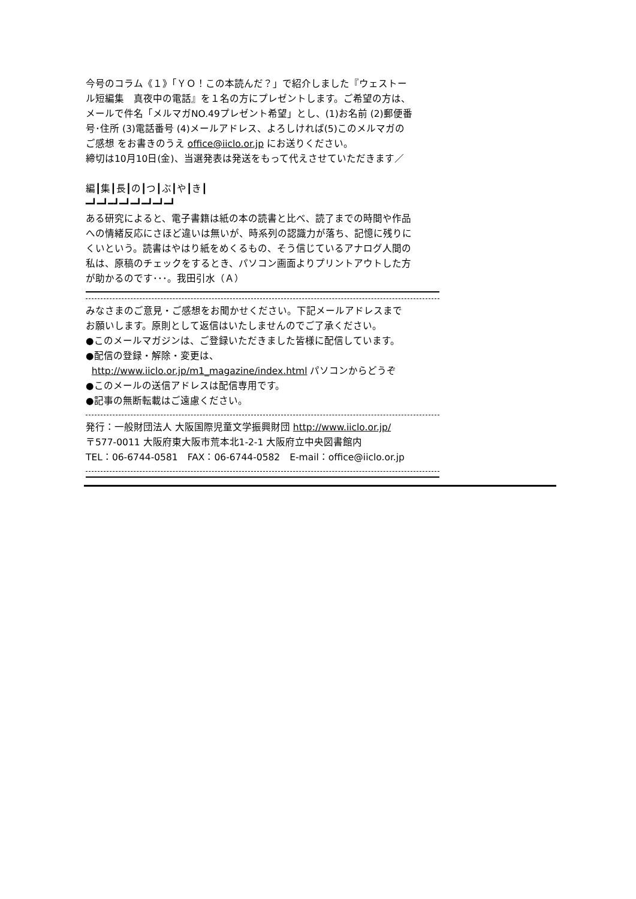今号のコラム《１》「ＹＯ！この本読んだ？」で紹介しました『ウェストー
ル短編集　真夜中の電話』を１名の方にプレゼントします。ご希望の方は、
メールで件名「メルマガNO.49プレゼント希望」とし、(1)お名前 (2)郵便番
号･住所 (3)電話番号 (4)メールアドレス、よろしければ(5)このメルマガの
ご感想 をお書きのうえ office@iiclo.or.jp にお送りください。
締切は10月10日(金)、当選発表は発送をもって代えさせていただきます／
編┃集┃長┃の┃つ┃ぶ┃や┃き┃
━┛━┛━┛━┛━┛━┛━┛━┛
ある研究によると、電子書籍は紙の本の読書と比べ、読了までの時間や作品
への情緒反応にさほど違いは無いが、時系列の認識力が落ち、記憶に残りに
くいという。読書はやはり紙をめくるもの、そう信じているアナログ人間の
私は、原稿のチェックをするとき、パソコン画面よりプリントアウトした方
が助かるのです･･･。我田引水（Ａ）
みなさまのご意見・ご感想をお聞かせください。下記メールアドレスまで
お願いします。原則として返信はいたしませんのでご了承ください。
●このメールマガジンは、ご登録いただきました皆様に配信しています。
●配信の登録・解除・変更は、
http://www.iiclo.or.jp/m1_magazine/index.html パソコンからどうぞ
●このメールの送信アドレスは配信専用です。
●記事の無断転載はご遠慮ください。
発行：一般財団法人 大阪国際児童文学振興財団 http://www.iiclo.or.jp/
〒577-0011 大阪府東大阪市荒本北1-2-1 大阪府立中央図書館内
TEL：06-6744-0581　FAX：06-6744-0582　E-mail：office@iiclo.or.jp